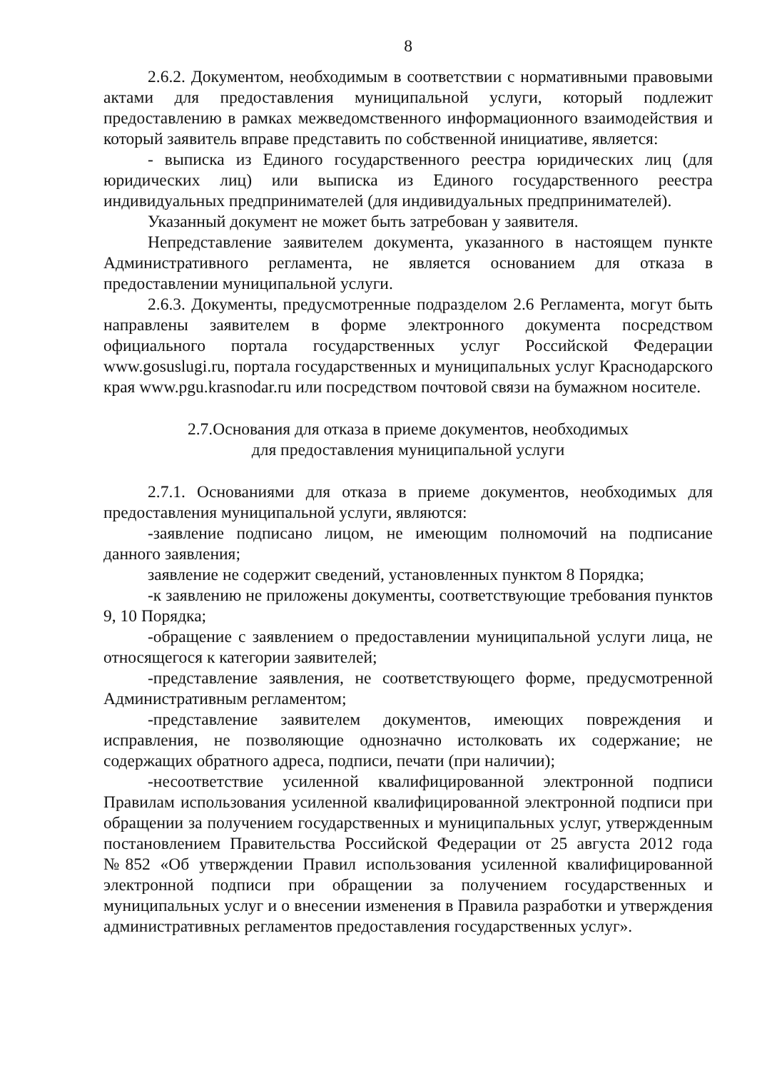8
2.6.2. Документом, необходимым в соответствии с нормативными правовыми актами для предоставления муниципальной услуги, который подлежит предоставлению в рамках межведомственного информационного взаимодействия и который заявитель вправе представить по собственной инициативе, является:
- выписка из Единого государственного реестра юридических лиц (для юридических лиц) или выписка из Единого государственного реестра индивидуальных предпринимателей (для индивидуальных предпринимателей).
Указанный документ не может быть затребован у заявителя.
Непредставление заявителем документа, указанного в настоящем пункте Административного регламента, не является основанием для отказа в предоставлении муниципальной услуги.
2.6.3. Документы, предусмотренные подразделом 2.6 Регламента, могут быть направлены заявителем в форме электронного документа посредством официального портала государственных услуг Российской Федерации www.gosuslugi.ru, портала государственных и муниципальных услуг Краснодарского края www.pgu.krasnodar.ru или посредством почтовой связи на бумажном носителе.
2.7.Основания для отказа в приеме документов, необходимых
для предоставления муниципальной услуги
2.7.1. Основаниями для отказа в приеме документов, необходимых для предоставления муниципальной услуги, являются:
-заявление подписано лицом, не имеющим полномочий на подписание данного заявления;
заявление не содержит сведений, установленных пунктом 8 Порядка;
-к заявлению не приложены документы, соответствующие требования пунктов 9, 10 Порядка;
-обращение с заявлением о предоставлении муниципальной услуги лица, не относящегося к категории заявителей;
-представление заявления, не соответствующего форме, предусмотренной Административным регламентом;
-представление заявителем документов, имеющих повреждения и исправления, не позволяющие однозначно истолковать их содержание; не содержащих обратного адреса, подписи, печати (при наличии);
-несоответствие усиленной квалифицированной электронной подписи Правилам использования усиленной квалифицированной электронной подписи при обращении за получением государственных и муниципальных услуг, утвержденным постановлением Правительства Российской Федерации от 25 августа 2012 года №852 «Об утверждении Правил использования усиленной квалифицированной электронной подписи при обращении за получением государственных и муниципальных услуг и о внесении изменения в Правила разработки и утверждения административных регламентов предоставления государственных услуг».